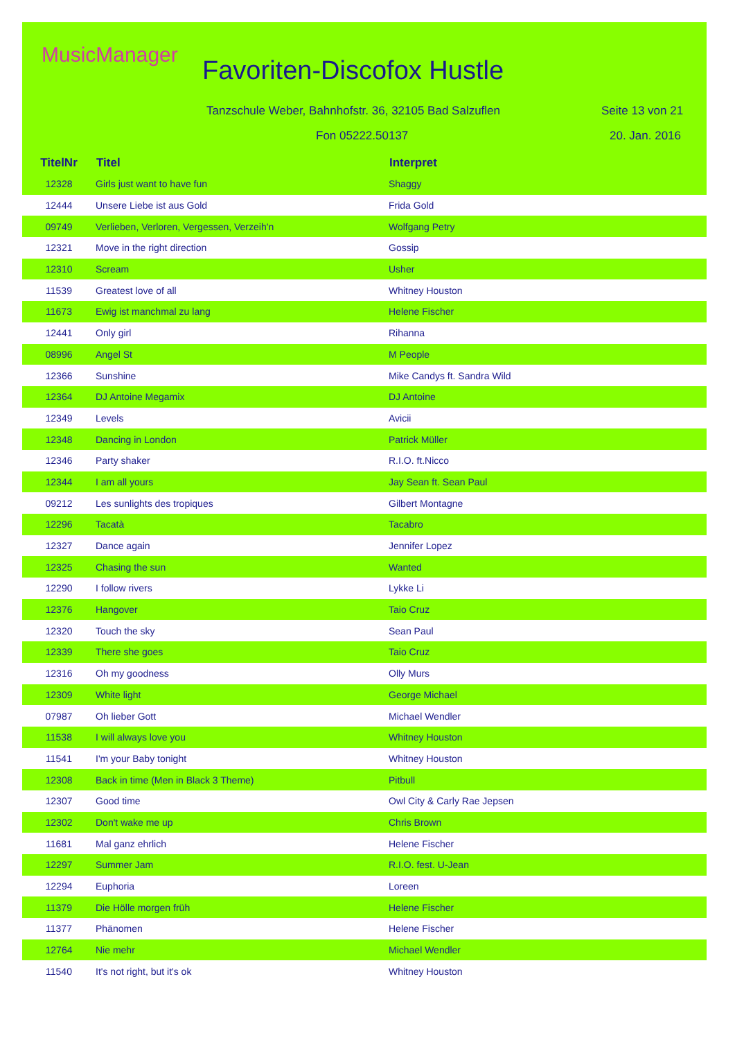MusicManager
Favoriten-Discofox Hustle
Tanzschule Weber, Bahnhofstr. 36, 32105 Bad Salzuflen
Fon 05222.50137
Seite 13 von 21
20. Jan. 2016
| TitelNr | Titel | Interpret |
| --- | --- | --- |
| 12328 | Girls just want to have fun | Shaggy |
| 12444 | Unsere Liebe ist aus Gold | Frida Gold |
| 09749 | Verlieben, Verloren, Vergessen, Verzeih'n | Wolfgang Petry |
| 12321 | Move in the right direction | Gossip |
| 12310 | Scream | Usher |
| 11539 | Greatest love of all | Whitney Houston |
| 11673 | Ewig ist manchmal zu lang | Helene Fischer |
| 12441 | Only girl | Rihanna |
| 08996 | Angel St | M People |
| 12366 | Sunshine | Mike Candys ft. Sandra Wild |
| 12364 | DJ Antoine Megamix | DJ Antoine |
| 12349 | Levels | Avicii |
| 12348 | Dancing in London | Patrick Müller |
| 12346 | Party shaker | R.I.O. ft.Nicco |
| 12344 | I am all yours | Jay Sean ft. Sean Paul |
| 09212 | Les sunlights des tropiques | Gilbert Montagne |
| 12296 | Tacatà | Tacabro |
| 12327 | Dance again | Jennifer Lopez |
| 12325 | Chasing the sun | Wanted |
| 12290 | I follow rivers | Lykke Li |
| 12376 | Hangover | Taio Cruz |
| 12320 | Touch the sky | Sean Paul |
| 12339 | There she goes | Taio Cruz |
| 12316 | Oh my goodness | Olly Murs |
| 12309 | White light | George Michael |
| 07987 | Oh lieber Gott | Michael Wendler |
| 11538 | I will always love you | Whitney Houston |
| 11541 | I'm your Baby tonight | Whitney Houston |
| 12308 | Back in time (Men in Black 3 Theme) | Pitbull |
| 12307 | Good time | Owl City & Carly Rae Jepsen |
| 12302 | Don't wake me up | Chris Brown |
| 11681 | Mal ganz ehrlich | Helene Fischer |
| 12297 | Summer Jam | R.I.O. fest. U-Jean |
| 12294 | Euphoria | Loreen |
| 11379 | Die Hölle morgen früh | Helene Fischer |
| 11377 | Phänomen | Helene Fischer |
| 12764 | Nie mehr | Michael Wendler |
| 11540 | It's not right, but it's ok | Whitney Houston |